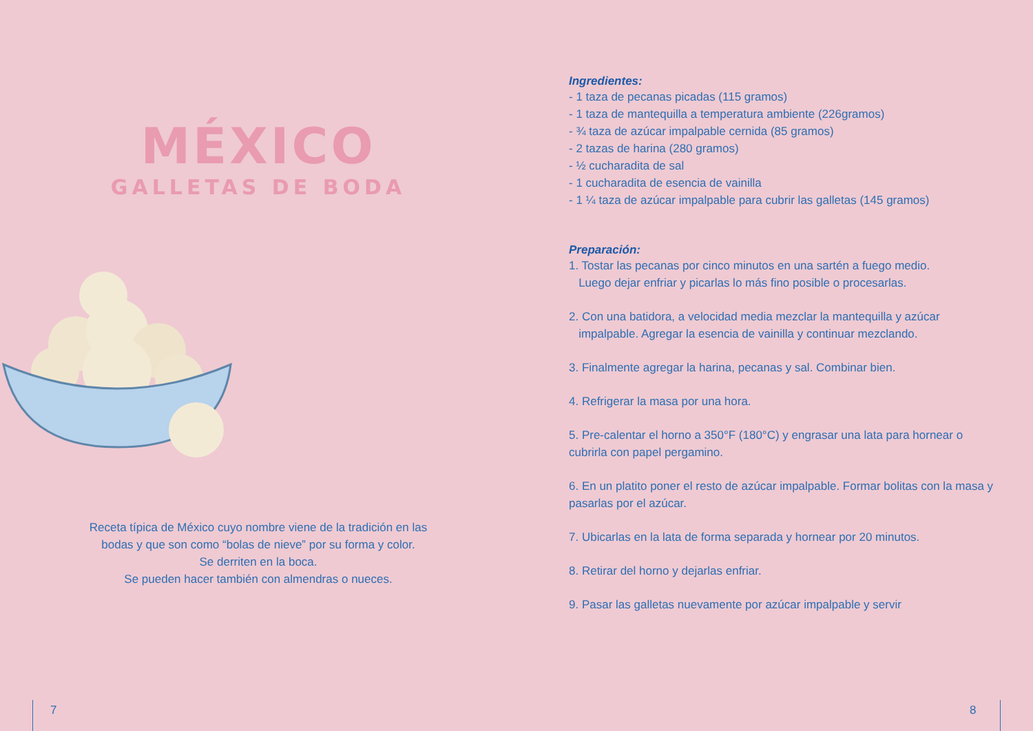MÉXICO
GALLETAS DE BODA
Receta típica de México cuyo nombre viene de la tradición en las
bodas y que son como “bolas de nieve” por su forma y color.
Se derriten en la boca.
Se pueden hacer también con almendras o nueces.
Ingredientes:
- 1 taza de pecanas picadas (115 gramos)
- 1 taza de mantequilla a temperatura ambiente (226gramos)
- ¾ taza de azúcar impalpable cernida (85 gramos)
- 2 tazas de harina (280 gramos)
- ½ cucharadita de sal
- 1 cucharadita de esencia de vainilla
- 1 ¼ taza de azúcar impalpable para cubrir las galletas (145 gramos)
Preparación:
1. Tostar las pecanas por cinco minutos en una sartén a fuego medio.
Luego dejar enfriar y picarlas lo más fino posible o procesarlas.
2. Con una batidora, a velocidad media mezclar la mantequilla y azúcar
impalpable. Agregar la esencia de vainilla y continuar mezclando.
3. Finalmente agregar la harina, pecanas y sal. Combinar bien.
4. Refrigerar la masa por una hora.
5. Pre-calentar el horno a 350°F (180°C) y engrasar una lata para hornear o cubrirla con papel pergamino.
6. En un platito poner el resto de azúcar impalpable. Formar bolitas con la masa y pasarlas por el azúcar.
7. Ubicarlas en la lata de forma separada y hornear por 20 minutos.
8. Retirar del horno y dejarlas enfriar.
9. Pasar las galletas nuevamente por azúcar impalpable y servir
7 8